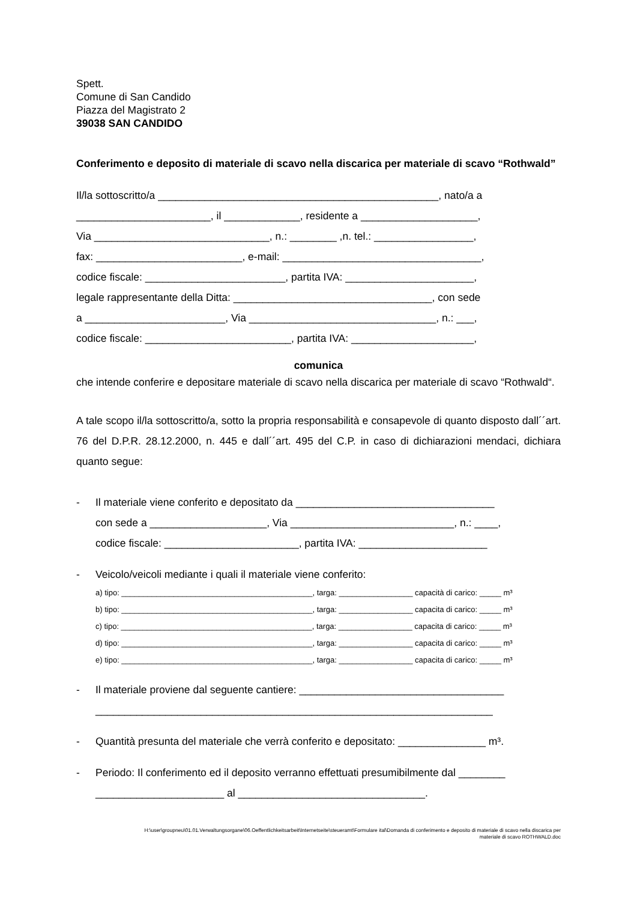Spett.
Comune di San Candido
Piazza del Magistrato 2
39038 SAN CANDIDO
Conferimento e deposito di materiale di scavo nella discarica per materiale di scavo “Rothwald”
Il/la sottoscritto/a ________________________________________________, nato/a a
_______________________, il _____________, residente a ____________________,
Via ______________________________, n.: ________ ,n. tel.: _________________,
fax: _________________________, e-mail: __________________________________,
codice fiscale: ________________________, partita IVA: ______________________,
legale rappresentante della Ditta: __________________________________, con sede
a ________________________, Via ________________________________, n.: ___,
codice fiscale: _________________________, partita IVA: _____________________,
comunica
che intende conferire e depositare materiale di scavo nella discarica per materiale di scavo “Rothwald“.
A tale scopo il/la sottoscritto/a, sotto la propria responsabilità e consapevole di quanto disposto dall´´art. 76 del D.P.R. 28.12.2000, n. 445 e dall´´art. 495 del C.P. in caso di dichiarazioni mendaci, dichiara quanto segue:
- Il materiale viene conferito e depositato da __________________________________
con sede a ____________________, Via ____________________________, n.: ____,
codice fiscale: _______________________, partita IVA: ______________________
- Veicolo/veicoli mediante i quali il materiale viene conferito:
a) tipo: ____________________________________________, targa: _________________ capacità di carico: _____ m³
b) tipo: ____________________________________________, targa: _________________ capacita di carico: _____ m³
c) tipo: ____________________________________________, targa: _________________ capacita di carico: _____ m³
d) tipo: ____________________________________________, targa: _________________ capacita di carico: _____ m³
e) tipo: ____________________________________________, targa: _________________ capacita di carico: _____ m³
- Il materiale proviene dal seguente cantiere: ___________________________________
____________________________________________________________________
- Quantità presunta del materiale che verrà conferito e depositato: _______________ m³.
- Periodo: Il conferimento ed il deposito verranno effettuati presumibilmente dal ________
______________________ al ________________________________.
H:\user\groupneu\01.01.Verwaltungsorgane\06.Oeffentlichkeitsarbeit\Internetseite\steueramt\Formulare ital\Domanda di conferimento e deposito di materiale di scavo nella discarica per
materiale di scavo ROTHWALD.doc